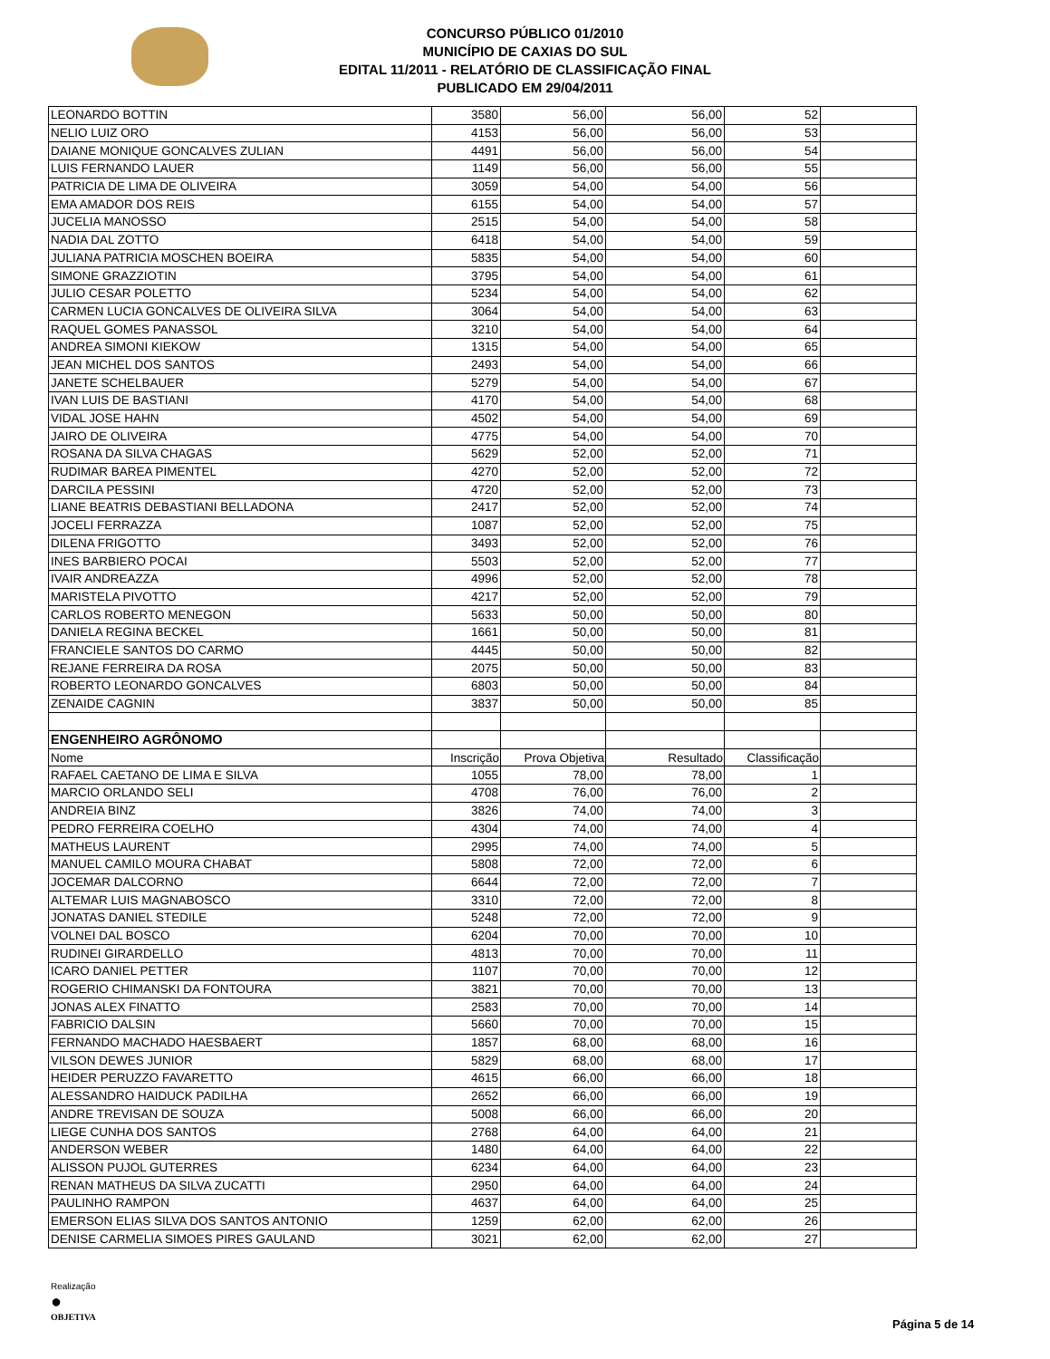CONCURSO PÚBLICO 01/2010
MUNICÍPIO DE CAXIAS DO SUL
EDITAL 11/2011 - RELATÓRIO DE CLASSIFICAÇÃO FINAL
PUBLICADO EM 29/04/2011
| LEONARDO BOTTIN | 3580 | 56,00 | 56,00 | 52 | |
| NELIO LUIZ ORO | 4153 | 56,00 | 56,00 | 53 | |
| DAIANE MONIQUE GONCALVES ZULIAN | 4491 | 56,00 | 56,00 | 54 | |
| LUIS FERNANDO LAUER | 1149 | 56,00 | 56,00 | 55 | |
| PATRICIA DE LIMA DE OLIVEIRA | 3059 | 54,00 | 54,00 | 56 | |
| EMA AMADOR DOS REIS | 6155 | 54,00 | 54,00 | 57 | |
| JUCELIA MANOSSO | 2515 | 54,00 | 54,00 | 58 | |
| NADIA DAL ZOTTO | 6418 | 54,00 | 54,00 | 59 | |
| JULIANA PATRICIA MOSCHEN BOEIRA | 5835 | 54,00 | 54,00 | 60 | |
| SIMONE GRAZZIOTIN | 3795 | 54,00 | 54,00 | 61 | |
| JULIO CESAR POLETTO | 5234 | 54,00 | 54,00 | 62 | |
| CARMEN LUCIA GONCALVES DE OLIVEIRA SILVA | 3064 | 54,00 | 54,00 | 63 | |
| RAQUEL GOMES PANASSOL | 3210 | 54,00 | 54,00 | 64 | |
| ANDREA SIMONI KIEKOW | 1315 | 54,00 | 54,00 | 65 | |
| JEAN MICHEL DOS SANTOS | 2493 | 54,00 | 54,00 | 66 | |
| JANETE SCHELBAUER | 5279 | 54,00 | 54,00 | 67 | |
| IVAN LUIS DE BASTIANI | 4170 | 54,00 | 54,00 | 68 | |
| VIDAL JOSE HAHN | 4502 | 54,00 | 54,00 | 69 | |
| JAIRO DE OLIVEIRA | 4775 | 54,00 | 54,00 | 70 | |
| ROSANA DA SILVA CHAGAS | 5629 | 52,00 | 52,00 | 71 | |
| RUDIMAR BAREA PIMENTEL | 4270 | 52,00 | 52,00 | 72 | |
| DARCILA PESSINI | 4720 | 52,00 | 52,00 | 73 | |
| LIANE BEATRIS DEBASTIANI BELLADONA | 2417 | 52,00 | 52,00 | 74 | |
| JOCELI FERRAZZA | 1087 | 52,00 | 52,00 | 75 | |
| DILENA FRIGOTTO | 3493 | 52,00 | 52,00 | 76 | |
| INES BARBIERO POCAI | 5503 | 52,00 | 52,00 | 77 | |
| IVAIR ANDREAZZA | 4996 | 52,00 | 52,00 | 78 | |
| MARISTELA PIVOTTO | 4217 | 52,00 | 52,00 | 79 | |
| CARLOS ROBERTO MENEGON | 5633 | 50,00 | 50,00 | 80 | |
| DANIELA REGINA BECKEL | 1661 | 50,00 | 50,00 | 81 | |
| FRANCIELE SANTOS DO CARMO | 4445 | 50,00 | 50,00 | 82 | |
| REJANE FERREIRA DA ROSA | 2075 | 50,00 | 50,00 | 83 | |
| ROBERTO LEONARDO GONCALVES | 6803 | 50,00 | 50,00 | 84 | |
| ZENAIDE CAGNIN | 3837 | 50,00 | 50,00 | 85 | |
| ENGENHEIRO AGRÔNOMO | | | | | |
| Nome | Inscrição | Prova Objetiva | Resultado | Classificação | |
| RAFAEL CAETANO DE LIMA E SILVA | 1055 | 78,00 | 78,00 | 1 | |
| MARCIO ORLANDO SELI | 4708 | 76,00 | 76,00 | 2 | |
| ANDREIA BINZ | 3826 | 74,00 | 74,00 | 3 | |
| PEDRO FERREIRA COELHO | 4304 | 74,00 | 74,00 | 4 | |
| MATHEUS LAURENT | 2995 | 74,00 | 74,00 | 5 | |
| MANUEL CAMILO MOURA CHABAT | 5808 | 72,00 | 72,00 | 6 | |
| JOCEMAR DALCORNO | 6644 | 72,00 | 72,00 | 7 | |
| ALTEMAR LUIS MAGNABOSCO | 3310 | 72,00 | 72,00 | 8 | |
| JONATAS DANIEL STEDILE | 5248 | 72,00 | 72,00 | 9 | |
| VOLNEI DAL BOSCO | 6204 | 70,00 | 70,00 | 10 | |
| RUDINEI GIRARDELLO | 4813 | 70,00 | 70,00 | 11 | |
| ICARO DANIEL PETTER | 1107 | 70,00 | 70,00 | 12 | |
| ROGERIO CHIMANSKI DA FONTOURA | 3821 | 70,00 | 70,00 | 13 | |
| JONAS ALEX FINATTO | 2583 | 70,00 | 70,00 | 14 | |
| FABRICIO DALSIN | 5660 | 70,00 | 70,00 | 15 | |
| FERNANDO MACHADO HAESBAERT | 1857 | 68,00 | 68,00 | 16 | |
| VILSON DEWES JUNIOR | 5829 | 68,00 | 68,00 | 17 | |
| HEIDER PERUZZO FAVARETTO | 4615 | 66,00 | 66,00 | 18 | |
| ALESSANDRO HAIDUCK PADILHA | 2652 | 66,00 | 66,00 | 19 | |
| ANDRE TREVISAN DE SOUZA | 5008 | 66,00 | 66,00 | 20 | |
| LIEGE CUNHA DOS SANTOS | 2768 | 64,00 | 64,00 | 21 | |
| ANDERSON WEBER | 1480 | 64,00 | 64,00 | 22 | |
| ALISSON PUJOL GUTERRES | 6234 | 64,00 | 64,00 | 23 | |
| RENAN MATHEUS DA SILVA ZUCATTI | 2950 | 64,00 | 64,00 | 24 | |
| PAULINHO RAMPON | 4637 | 64,00 | 64,00 | 25 | |
| EMERSON ELIAS SILVA DOS SANTOS ANTONIO | 1259 | 62,00 | 62,00 | 26 | |
| DENISE CARMELIA SIMOES PIRES GAULAND | 3021 | 62,00 | 62,00 | 27 | |
Realização
●
OBJETIVA
Página 5 de 14